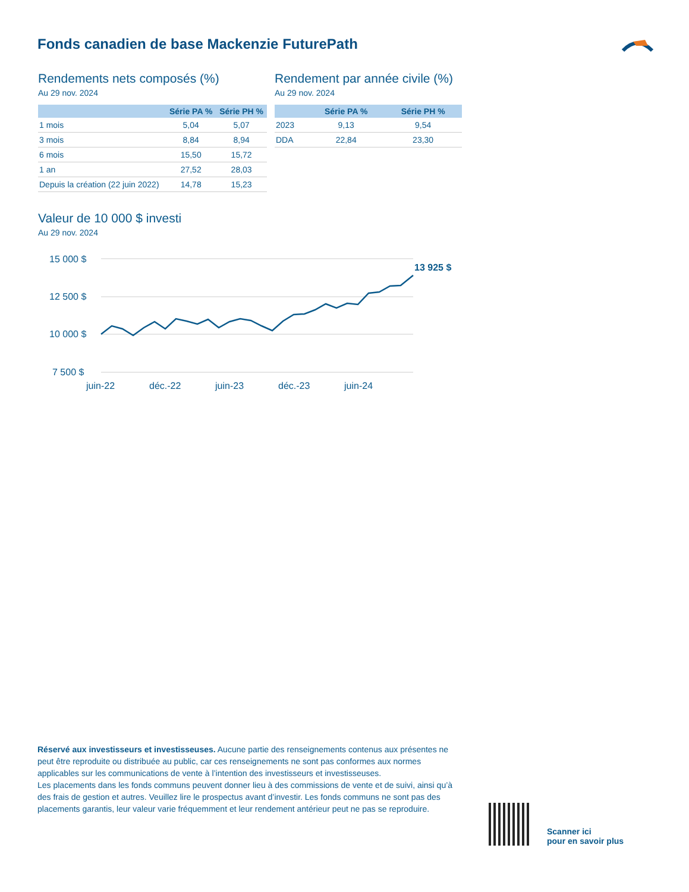Fonds canadien de base Mackenzie FuturePath
Rendements nets composés (%)
Au 29 nov. 2024
| | Série PA % | Série PH % |
| --- | --- | --- |
| 1 mois | 5,04 | 5,07 |
| 3 mois | 8,84 | 8,94 |
| 6 mois | 15,50 | 15,72 |
| 1 an | 27,52 | 28,03 |
| Depuis la création (22 juin 2022) | 14,78 | 15,23 |
Rendement par année civile (%)
Au 29 nov. 2024
| | Série PA % | Série PH % |
| --- | --- | --- |
| 2023 | 9,13 | 9,54 |
| DDA | 22,84 | 23,30 |
Valeur de 10 000 $ investi
Au 29 nov. 2024
15 000 $
12 500 $
10 000 $
7 500 $
13 925 $
juin-22
déc.-22
juin-23
déc.-23
juin-24
Réservé aux investisseurs et investisseuses. Aucune partie des renseignements contenus aux présentes ne peut être reproduite ou distribuée au public, car ces renseignements ne sont pas conformes aux normes applicables sur les communications de vente à l’intention des investisseurs et investisseuses.
Les placements dans les fonds communs peuvent donner lieu à des commissions de vente et de suivi, ainsi qu’à des frais de gestion et autres. Veuillez lire le prospectus avant d’investir. Les fonds communs ne sont pas des placements garantis, leur valeur varie fréquemment et leur rendement antérieur peut ne pas se reproduire.
Scanner ici
pour en savoir plus